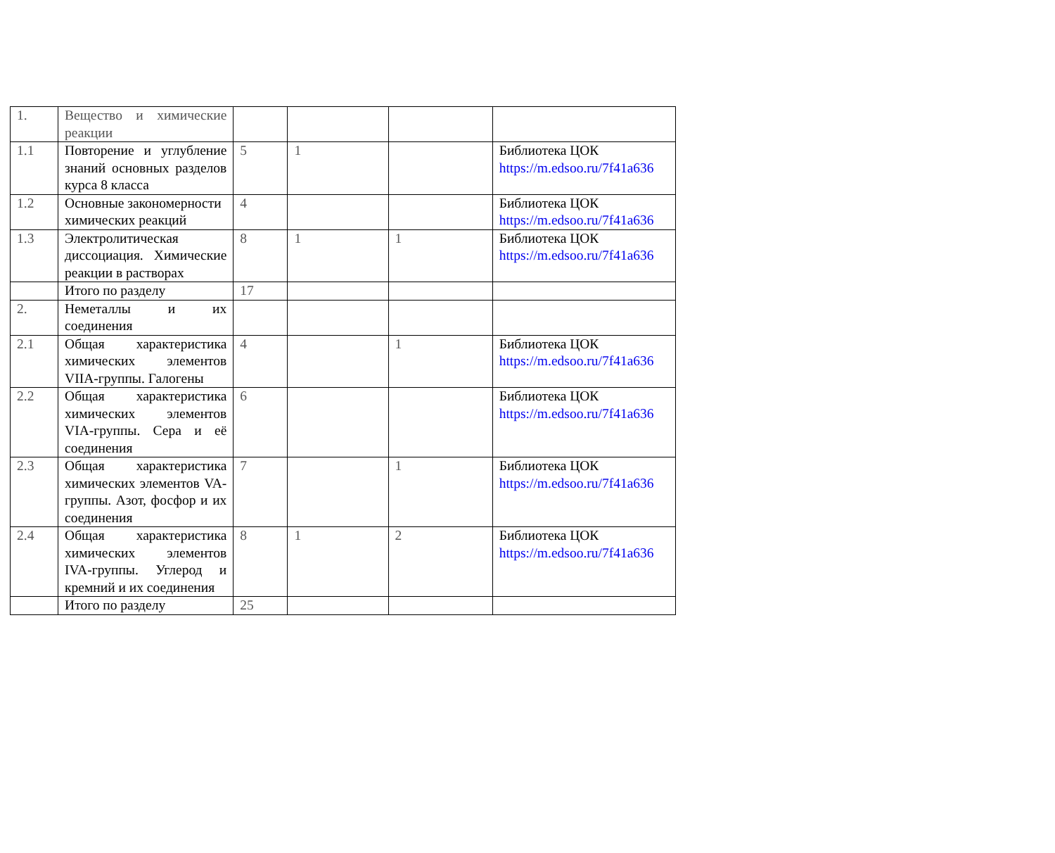| 1. | Вещество и химические реакции | | | | |
| 1.1 | Повторение и углубление знаний основных разделов курса 8 класса | 5 | 1 | | Библиотека ЦОК https://m.edsoo.ru/7f41a636 |
| 1.2 | Основные закономерности химических реакций | 4 | | | Библиотека ЦОК https://m.edsoo.ru/7f41a636 |
| 1.3 | Электролитическая диссоциация. Химические реакции в растворах | 8 | 1 | 1 | Библиотека ЦОК https://m.edsoo.ru/7f41a636 |
| | Итого по разделу | 17 | | | |
| 2. | Неметаллы и их соединения | | | | |
| 2.1 | Общая характеристика химических элементов VIIA-группы. Галогены | 4 | | 1 | Библиотека ЦОК https://m.edsoo.ru/7f41a636 |
| 2.2 | Общая характеристика химических элементов VIA-группы. Сера и её соединения | 6 | | | Библиотека ЦОК https://m.edsoo.ru/7f41a636 |
| 2.3 | Общая характеристика химических элементов VA-группы. Азот, фосфор и их соединения | 7 | | 1 | Библиотека ЦОК https://m.edsoo.ru/7f41a636 |
| 2.4 | Общая характеристика химических элементов IVA-группы. Углерод и кремний и их соединения | 8 | 1 | 2 | Библиотека ЦОК https://m.edsoo.ru/7f41a636 |
| | Итого по разделу | 25 | | | |